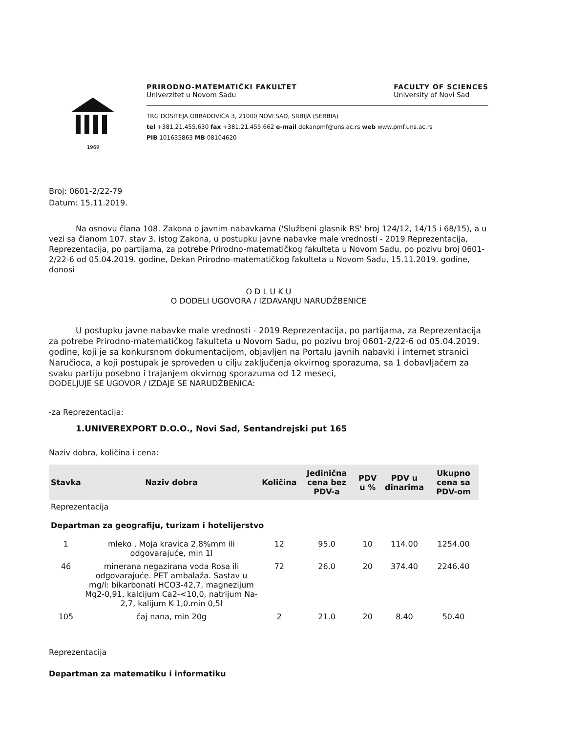1969
PRIRODNO-MATEMATIČKI FAKULTET
Univerzitet u Novom Sadu
FACULTY OF SCIENCES
University of Novi Sad
TRG DOSITEJA OBRADOVIĆA 3, 21000 NOVI SAD, SRBIJA (SERBIA)
tel +381.21.455.630 fax +381.21.455.662 e-mail dekanpmf@uns.ac.rs web www.pmf.uns.ac.rs
PIB 101635863 MB 08104620
Broj: 0601-2/22-79
Datum: 15.11.2019.
Na osnovu člana 108. Zakona o javnim nabavkama ('Službeni glasnik RS' broj 124/12, 14/15 i 68/15), a u vezi sa članom 107. stav 3. istog Zakona, u postupku javne nabavke male vrednosti - 2019 Reprezentacija, Reprezentacija, po partijama, za potrebe Prirodno-matematičkog fakulteta u Novom Sadu, po pozivu broj 0601-2/22-6 od 05.04.2019. godine, Dekan Prirodno-matematičkog fakulteta u Novom Sadu, 15.11.2019. godine, donosi
O D L U K U
O DODELI UGOVORA / IZDAVANJU NARUDŽBENICE
U postupku javne nabavke male vrednosti - 2019 Reprezentacija, po partijama, za Reprezentacija za potrebe Prirodno-matematičkog fakulteta u Novom Sadu, po pozivu broj 0601-2/22-6 od 05.04.2019. godine, koji je sa konkursnom dokumentacijom, objavljen na Portalu javnih nabavki i internet stranici Naručioca, a koji postupak je sproveden u cilju zaključenja okvirnog sporazuma, sa 1 dobavljačem za svaku partiju posebno i trajanjem okvirnog sporazuma od 12 meseci,
DODELJUJE SE UGOVOR / IZDAJE SE NARUDŽBENICA:
-za Reprezentacija:
1.UNIVEREXPORT D.O.O., Novi Sad, Sentandrejski put 165
Naziv dobra, količina i cena:
| Stavka | Naziv dobra | Količina | Jedinična cena bez PDV-a | PDV u % | PDV u dinarima | Ukupno cena sa PDV-om |
| --- | --- | --- | --- | --- | --- | --- |
| Reprezentacija | | | | | | |
| Departman za geografiju, turizam i hotelijerstvo | | | | | | |
| 1 | mleko , Moja kravica 2,8%mm ili odgovarajuće, min 1l | 12 | 95.0 | 10 | 114.00 | 1254.00 |
| 46 | minerana negazirana voda Rosa ili odgovarajuće. PET ambalaža. Sastav u mg/l: bikarbonati HCO3-42,7, magnezijum Mg2-0,91, kalcijum Ca2-<10,0, natrijum Na-2,7, kalijum K-1,0.min 0,5l | 72 | 26.0 | 20 | 374.40 | 2246.40 |
| 105 | čaj nana, min 20g | 2 | 21.0 | 20 | 8.40 | 50.40 |
Reprezentacija
Departman za matematiku i informatiku